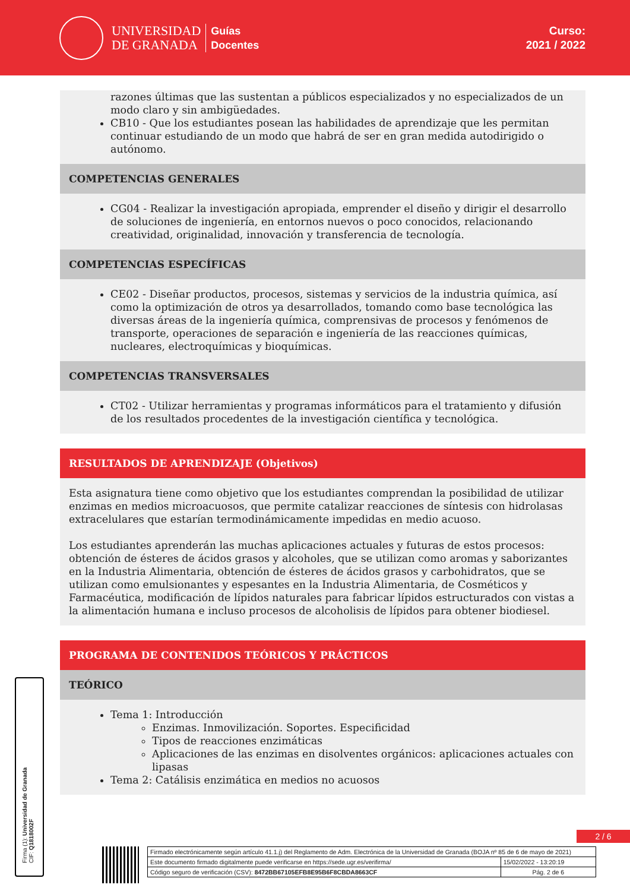UNIVERSIDAD
DE GRANADA
Guías
Docentes
Curso:
2021 / 2022
razones últimas que las sustentan a públicos especializados y no especializados de un modo claro y sin ambigüedades.
CB10 - Que los estudiantes posean las habilidades de aprendizaje que les permitan continuar estudiando de un modo que habrá de ser en gran medida autodirigido o autónomo.
COMPETENCIAS GENERALES
CG04 - Realizar la investigación apropiada, emprender el diseño y dirigir el desarrollo de soluciones de ingeniería, en entornos nuevos o poco conocidos, relacionando creatividad, originalidad, innovación y transferencia de tecnología.
COMPETENCIAS ESPECÍFICAS
CE02 - Diseñar productos, procesos, sistemas y servicios de la industria química, así como la optimización de otros ya desarrollados, tomando como base tecnológica las diversas áreas de la ingeniería química, comprensivas de procesos y fenómenos de transporte, operaciones de separación e ingeniería de las reacciones químicas, nucleares, electroquímicas y bioquímicas.
COMPETENCIAS TRANSVERSALES
CT02 - Utilizar herramientas y programas informáticos para el tratamiento y difusión de los resultados procedentes de la investigación científica y tecnológica.
RESULTADOS DE APRENDIZAJE (Objetivos)
Esta asignatura tiene como objetivo que los estudiantes comprendan la posibilidad de utilizar enzimas en medios microacuosos, que permite catalizar reacciones de síntesis con hidrolasas extracelulares que estarían termodinámicamente impedidas en medio acuoso.
Los estudiantes aprenderán las muchas aplicaciones actuales y futuras de estos procesos: obtención de ésteres de ácidos grasos y alcoholes, que se utilizan como aromas y saborizantes en la Industria Alimentaria, obtención de ésteres de ácidos grasos y carbohidratos, que se utilizan como emulsionantes y espesantes en la Industria Alimentaria, de Cosméticos y Farmacéutica, modificación de lípidos naturales para fabricar lípidos estructurados con vistas a la alimentación humana e incluso procesos de alcoholisis de lípidos para obtener biodiesel.
PROGRAMA DE CONTENIDOS TEÓRICOS Y PRÁCTICOS
TEÓRICO
Tema 1: Introducción
Enzimas. Inmovilización. Soportes. Especificidad
Tipos de reacciones enzimáticas
Aplicaciones de las enzimas en disolventes orgánicos: aplicaciones actuales con lipasas
Tema 2: Catálisis enzimática en medios no acuosos
Firma (1): Universidad de Granada
CIF: Q1818002F
2 / 6
| Firmado electrónicamente según artículo 41.1.j) del Reglamento de Adm. Electrónica de la Universidad de Granada (BOJA nº 85 de 6 de mayo de 2021) | |
| Este documento firmado digitalmente puede verificarse en https://sede.ugr.es/verifirma/ | 15/02/2022 - 13:20:19 |
| Código seguro de verificación (CSV): 8472BB67105EFB8E95B6F8CBDA8663CF | Pág. 2 de 6 |